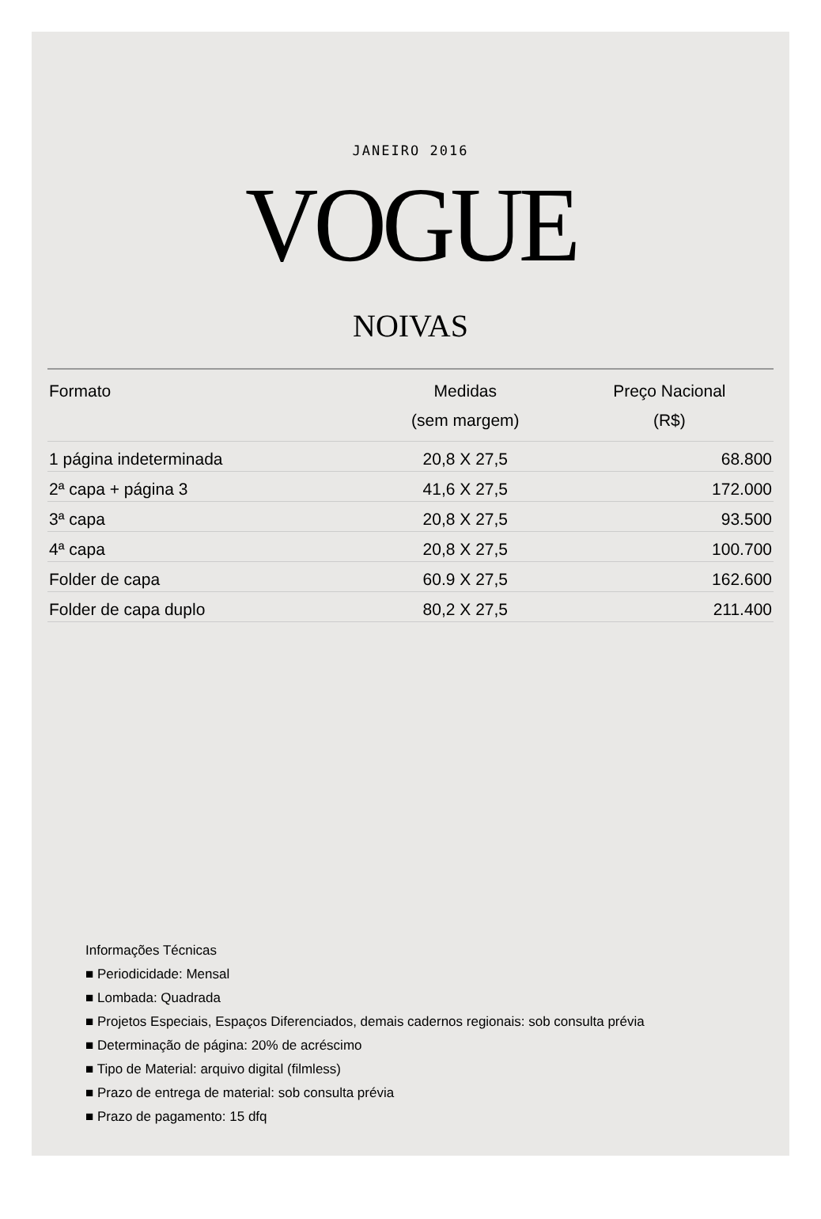JANEIRO 2016
VOGUE
NOIVAS
| Formato | Medidas (sem margem) | Preço Nacional (R$) |
| --- | --- | --- |
| 1 página indeterminada | 20,8 X 27,5 | 68.800 |
| 2ª capa + página 3 | 41,6 X 27,5 | 172.000 |
| 3ª capa | 20,8 X 27,5 | 93.500 |
| 4ª capa | 20,8 X 27,5 | 100.700 |
| Folder de capa | 60.9 X 27,5 | 162.600 |
| Folder de capa duplo | 80,2 X 27,5 | 211.400 |
Informações Técnicas
■ Periodicidade: Mensal
■ Lombada: Quadrada
■ Projetos Especiais, Espaços Diferenciados, demais cadernos regionais: sob consulta prévia
■ Determinação de página: 20% de acréscimo
■ Tipo de Material: arquivo digital (filmless)
■ Prazo de entrega de material: sob consulta prévia
■ Prazo de pagamento: 15 dfq